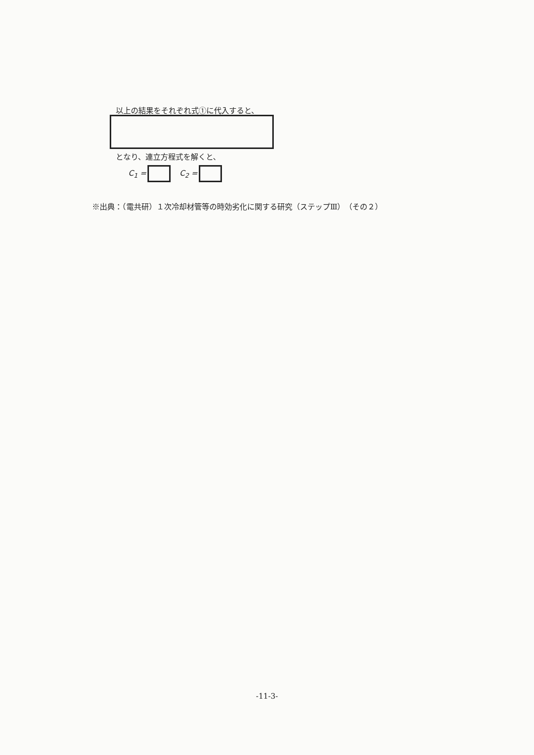以上の結果をそれぞれ式①に代入すると、
となり、連立方程式を解くと、
C<sub>1</sub> = C<sub>2</sub> =
※出典：（電共研）１次冷却材管等の時効劣化に関する研究（ステップⅢ）（その２）
-11-3-